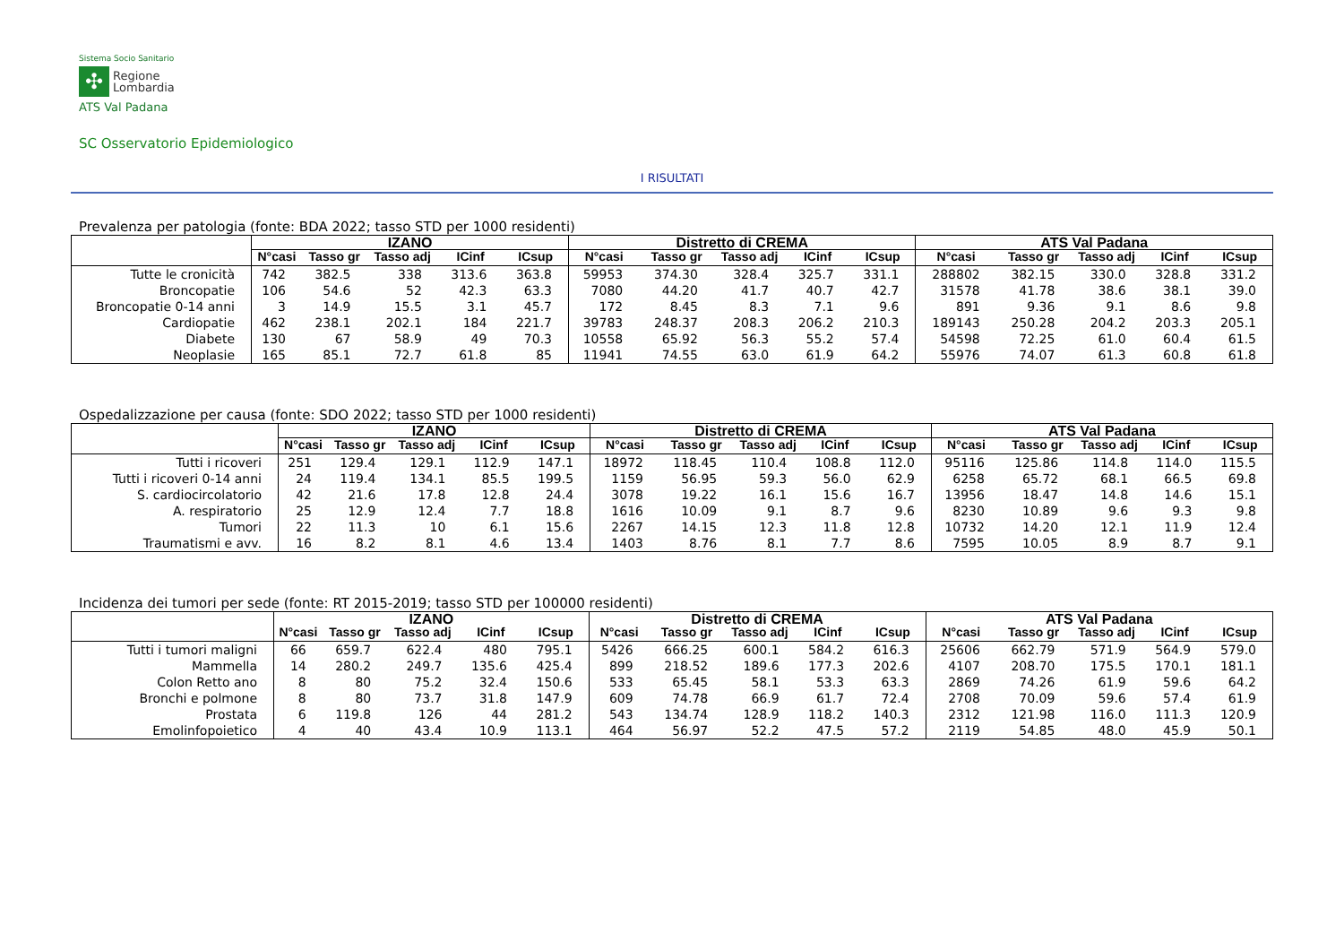Sistema Socio Sanitario
✣
Regione
Lombardia
ATS Val Padana
SC Osservatorio Epidemiologico
I RISULTATI
Prevalenza per patologia (fonte: BDA 2022; tasso STD per 1000 residenti)
| | IZANO | | | | | Distretto di CREMA | | | | | ATS Val Padana | | | | |
| --- | --- | --- | --- | --- | --- | --- | --- | --- | --- | --- | --- | --- | --- | --- | --- |
| | N°casi | Tasso gr | Tasso adj | ICinf | ICsup | N°casi | Tasso gr | Tasso adj | ICinf | ICsup | N°casi | Tasso gr | Tasso adj | ICinf | ICsup |
| Tutte le cronicità | 742 | 382.5 | 338 | 313.6 | 363.8 | 59953 | 374.30 | 328.4 | 325.7 | 331.1 | 288802 | 382.15 | 330.0 | 328.8 | 331.2 |
| Broncopatie | 106 | 54.6 | 52 | 42.3 | 63.3 | 7080 | 44.20 | 41.7 | 40.7 | 42.7 | 31578 | 41.78 | 38.6 | 38.1 | 39.0 |
| Broncopatie 0-14 anni | 3 | 14.9 | 15.5 | 3.1 | 45.7 | 172 | 8.45 | 8.3 | 7.1 | 9.6 | 891 | 9.36 | 9.1 | 8.6 | 9.8 |
| Cardiopatie | 462 | 238.1 | 202.1 | 184 | 221.7 | 39783 | 248.37 | 208.3 | 206.2 | 210.3 | 189143 | 250.28 | 204.2 | 203.3 | 205.1 |
| Diabete | 130 | 67 | 58.9 | 49 | 70.3 | 10558 | 65.92 | 56.3 | 55.2 | 57.4 | 54598 | 72.25 | 61.0 | 60.4 | 61.5 |
| Neoplasie | 165 | 85.1 | 72.7 | 61.8 | 85 | 11941 | 74.55 | 63.0 | 61.9 | 64.2 | 55976 | 74.07 | 61.3 | 60.8 | 61.8 |
Ospedalizzazione per causa (fonte: SDO 2022; tasso STD per 1000 residenti)
| | IZANO | | | | | Distretto di CREMA | | | | | ATS Val Padana | | | | |
| --- | --- | --- | --- | --- | --- | --- | --- | --- | --- | --- | --- | --- | --- | --- | --- |
| | N°casi | Tasso gr | Tasso adj | ICinf | ICsup | N°casi | Tasso gr | Tasso adj | ICinf | ICsup | N°casi | Tasso gr | Tasso adj | ICinf | ICsup |
| Tutti i ricoveri | 251 | 129.4 | 129.1 | 112.9 | 147.1 | 18972 | 118.45 | 110.4 | 108.8 | 112.0 | 95116 | 125.86 | 114.8 | 114.0 | 115.5 |
| Tutti i ricoveri 0-14 anni | 24 | 119.4 | 134.1 | 85.5 | 199.5 | 1159 | 56.95 | 59.3 | 56.0 | 62.9 | 6258 | 65.72 | 68.1 | 66.5 | 69.8 |
| S. cardiocircolatorio | 42 | 21.6 | 17.8 | 12.8 | 24.4 | 3078 | 19.22 | 16.1 | 15.6 | 16.7 | 13956 | 18.47 | 14.8 | 14.6 | 15.1 |
| A. respiratorio | 25 | 12.9 | 12.4 | 7.7 | 18.8 | 1616 | 10.09 | 9.1 | 8.7 | 9.6 | 8230 | 10.89 | 9.6 | 9.3 | 9.8 |
| Tumori | 22 | 11.3 | 10 | 6.1 | 15.6 | 2267 | 14.15 | 12.3 | 11.8 | 12.8 | 10732 | 14.20 | 12.1 | 11.9 | 12.4 |
| Traumatismi e avv. | 16 | 8.2 | 8.1 | 4.6 | 13.4 | 1403 | 8.76 | 8.1 | 7.7 | 8.6 | 7595 | 10.05 | 8.9 | 8.7 | 9.1 |
Incidenza dei tumori per sede (fonte: RT 2015-2019; tasso STD per 100000 residenti)
| | IZANO | | | | | Distretto di CREMA | | | | | ATS Val Padana | | | | |
| --- | --- | --- | --- | --- | --- | --- | --- | --- | --- | --- | --- | --- | --- | --- | --- |
| | N°casi | Tasso gr | Tasso adj | ICinf | ICsup | N°casi | Tasso gr | Tasso adj | ICinf | ICsup | N°casi | Tasso gr | Tasso adj | ICinf | ICsup |
| Tutti i tumori maligni | 66 | 659.7 | 622.4 | 480 | 795.1 | 5426 | 666.25 | 600.1 | 584.2 | 616.3 | 25606 | 662.79 | 571.9 | 564.9 | 579.0 |
| Mammella | 14 | 280.2 | 249.7 | 135.6 | 425.4 | 899 | 218.52 | 189.6 | 177.3 | 202.6 | 4107 | 208.70 | 175.5 | 170.1 | 181.1 |
| Colon Retto ano | 8 | 80 | 75.2 | 32.4 | 150.6 | 533 | 65.45 | 58.1 | 53.3 | 63.3 | 2869 | 74.26 | 61.9 | 59.6 | 64.2 |
| Bronchi e polmone | 8 | 80 | 73.7 | 31.8 | 147.9 | 609 | 74.78 | 66.9 | 61.7 | 72.4 | 2708 | 70.09 | 59.6 | 57.4 | 61.9 |
| Prostata | 6 | 119.8 | 126 | 44 | 281.2 | 543 | 134.74 | 128.9 | 118.2 | 140.3 | 2312 | 121.98 | 116.0 | 111.3 | 120.9 |
| Emolinfopoietico | 4 | 40 | 43.4 | 10.9 | 113.1 | 464 | 56.97 | 52.2 | 47.5 | 57.2 | 2119 | 54.85 | 48.0 | 45.9 | 50.1 |